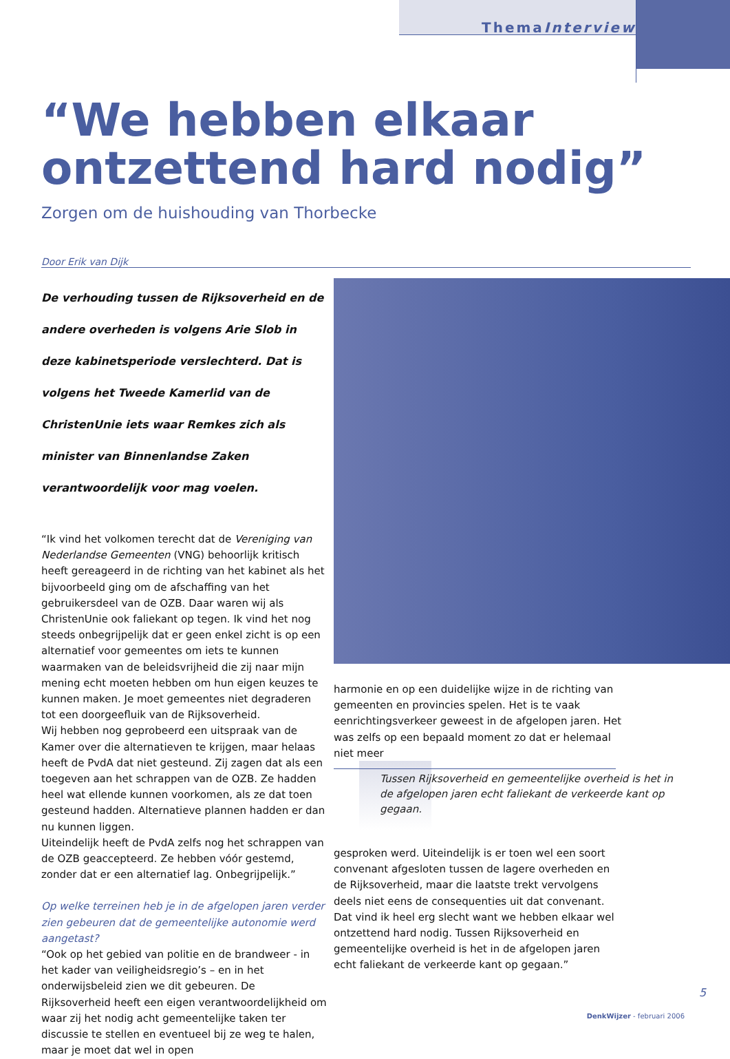ThemaInterview
“We hebben elkaar ontzettend hard nodig”
Zorgen om de huishouding van Thorbecke
Door Erik van Dijk
De verhouding tussen de Rijksoverheid en de andere overheden is volgens Arie Slob in deze kabinetsperiode verslechterd. Dat is volgens het Tweede Kamerlid van de ChristenUnie iets waar Remkes zich als minister van Binnenlandse Zaken verantwoordelijk voor mag voelen.
“Ik vind het volkomen terecht dat de Vereniging van Nederlandse Gemeenten (VNG) behoorlijk kritisch heeft gereageerd in de richting van het kabinet als het bijvoorbeeld ging om de afschaffing van het gebruikersdeel van de OZB. Daar waren wij als ChristenUnie ook faliekant op tegen. Ik vind het nog steeds onbegrijpelijk dat er geen enkel zicht is op een alternatief voor gemeentes om iets te kunnen waarmaken van de beleidsvrijheid die zij naar mijn mening echt moeten hebben om hun eigen keuzes te kunnen maken. Je moet gemeentes niet degraderen tot een doorgeefluik van de Rijksoverheid.
Wij hebben nog geprobeerd een uitspraak van de Kamer over die alternatieven te krijgen, maar helaas heeft de PvdA dat niet gesteund. Zij zagen dat als een toegeven aan het schrappen van de OZB. Ze hadden heel wat ellende kunnen voorkomen, als ze dat toen gesteund hadden. Alternatieve plannen hadden er dan nu kunnen liggen.
Uiteindelijk heeft de PvdA zelfs nog het schrappen van de OZB geaccepteerd. Ze hebben vóór gestemd, zonder dat er een alternatief lag. Onbegrijpelijk.”
Op welke terreinen heb je in de afgelopen jaren verder zien gebeuren dat de gemeentelijke autonomie werd aangetast?
“Ook op het gebied van politie en de brandweer - in het kader van veiligheidsregio’s – en in het onderwijsbeleid zien we dit gebeuren. De Rijksoverheid heeft een eigen verantwoordelijkheid om waar zij het nodig acht gemeentelijke taken ter discussie te stellen en eventueel bij ze weg te halen, maar je moet dat wel in open
harmonie en op een duidelijke wijze in de richting van gemeenten en provincies spelen. Het is te vaak eenrichtingsverkeer geweest in de afgelopen jaren. Het was zelfs op een bepaald moment zo dat er helemaal niet meer
Tussen Rijksoverheid en gemeentelijke overheid is het in de afgelopen jaren echt faliekant de verkeerde kant op gegaan.
gesproken werd. Uiteindelijk is er toen wel een soort convenant afgesloten tussen de lagere overheden en de Rijksoverheid, maar die laatste trekt vervolgens deels niet eens de consequenties uit dat convenant. Dat vind ik heel erg slecht want we hebben elkaar wel ontzettend hard nodig. Tussen Rijksoverheid en gemeentelijke overheid is het in de afgelopen jaren echt faliekant de verkeerde kant op gegaan.”
5
DenkWijzer - februari 2006